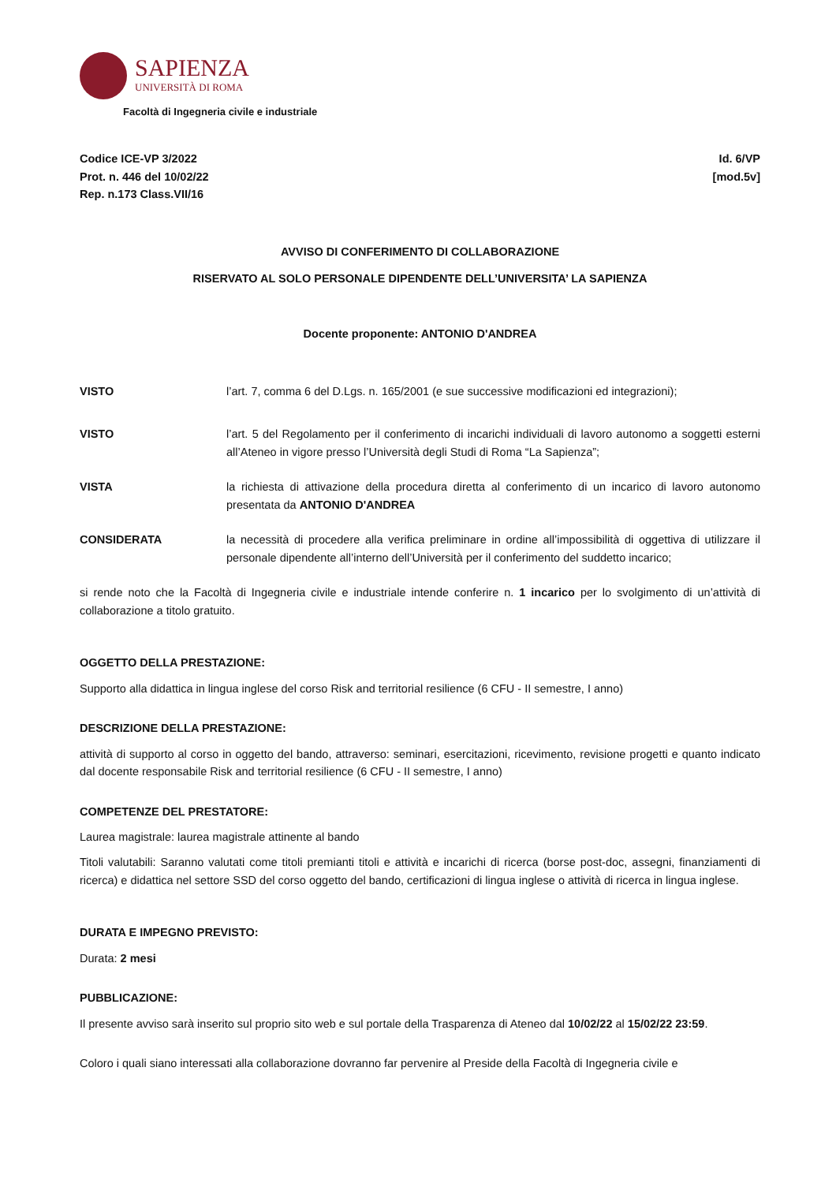SAPIENZA
UNIVERSITÀ DI ROMA
Facoltà di Ingegneria civile e industriale
Codice ICE-VP 3/2022
Prot. n. 446 del 10/02/22
Rep. n.173 Class.VII/16
Id. 6/VP
[mod.5v]
AVVISO DI CONFERIMENTO DI COLLABORAZIONE
RISERVATO AL SOLO PERSONALE DIPENDENTE DELL’UNIVERSITA’ LA SAPIENZA
Docente proponente: ANTONIO D'ANDREA
VISTO l’art. 7, comma 6 del D.Lgs. n. 165/2001 (e sue successive modificazioni ed integrazioni);
VISTO l’art. 5 del Regolamento per il conferimento di incarichi individuali di lavoro autonomo a soggetti esterni all’Ateneo in vigore presso l’Università degli Studi di Roma “La Sapienza”;
VISTA la richiesta di attivazione della procedura diretta al conferimento di un incarico di lavoro autonomo presentata da ANTONIO D'ANDREA
CONSIDERATA la necessità di procedere alla verifica preliminare in ordine all’impossibilità di oggettiva di utilizzare il personale dipendente all’interno dell’Università per il conferimento del suddetto incarico;
si rende noto che la Facoltà di Ingegneria civile e industriale intende conferire n. 1 incarico per lo svolgimento di un’attività di collaborazione a titolo gratuito.
OGGETTO DELLA PRESTAZIONE:
Supporto alla didattica in lingua inglese del corso Risk and territorial resilience (6 CFU - II semestre, I anno)
DESCRIZIONE DELLA PRESTAZIONE:
attività di supporto al corso in oggetto del bando, attraverso: seminari, esercitazioni, ricevimento, revisione progetti e quanto indicato dal docente responsabile Risk and territorial resilience (6 CFU - II semestre, I anno)
COMPETENZE DEL PRESTATORE:
Laurea magistrale: laurea magistrale attinente al bando
Titoli valutabili: Saranno valutati come titoli premianti titoli e attività e incarichi di ricerca (borse post-doc, assegni, finanziamenti di ricerca) e didattica nel settore SSD del corso oggetto del bando, certificazioni di lingua inglese o attività di ricerca in lingua inglese.
DURATA E IMPEGNO PREVISTO:
Durata: 2 mesi
PUBBLICAZIONE:
Il presente avviso sarà inserito sul proprio sito web e sul portale della Trasparenza di Ateneo dal 10/02/22 al 15/02/22 23:59.
Coloro i quali siano interessati alla collaborazione dovranno far pervenire al Preside della Facoltà di Ingegneria civile e